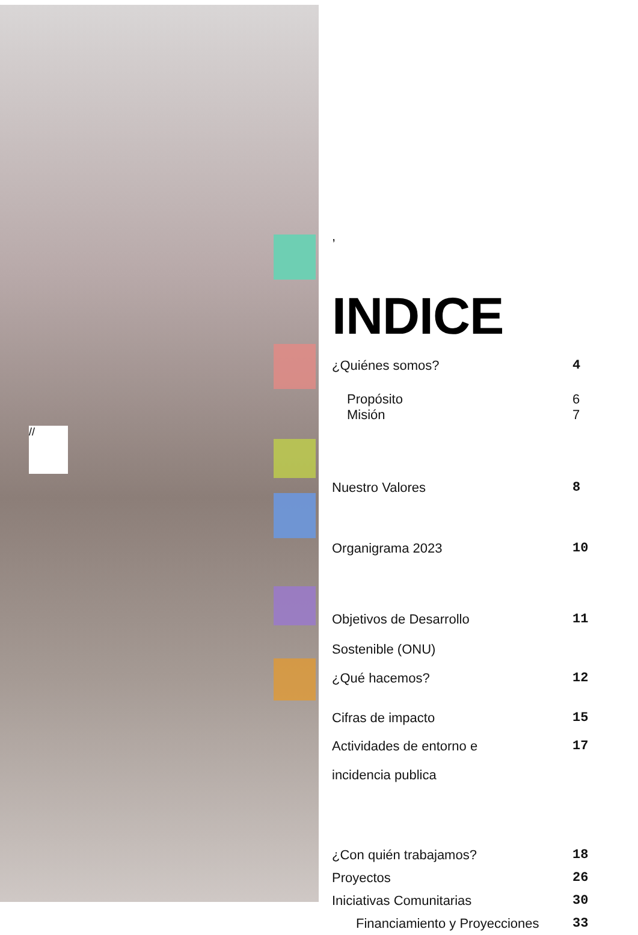//
,
INDICE
¿Quiénes somos? 4
Propósito 6
Misión 7
Nuestro Valores 8
Organigrama 2023 10
Objetivos de Desarrollo
Sostenible (ONU) 11
¿Qué hacemos? 12
Cifras de impacto 15
Actividades de entorno e
incidencia publica 17
¿Con quién trabajamos? 18
Proyectos 26
Iniciativas Comunitarias 30
Financiamiento y Proyecciones 33